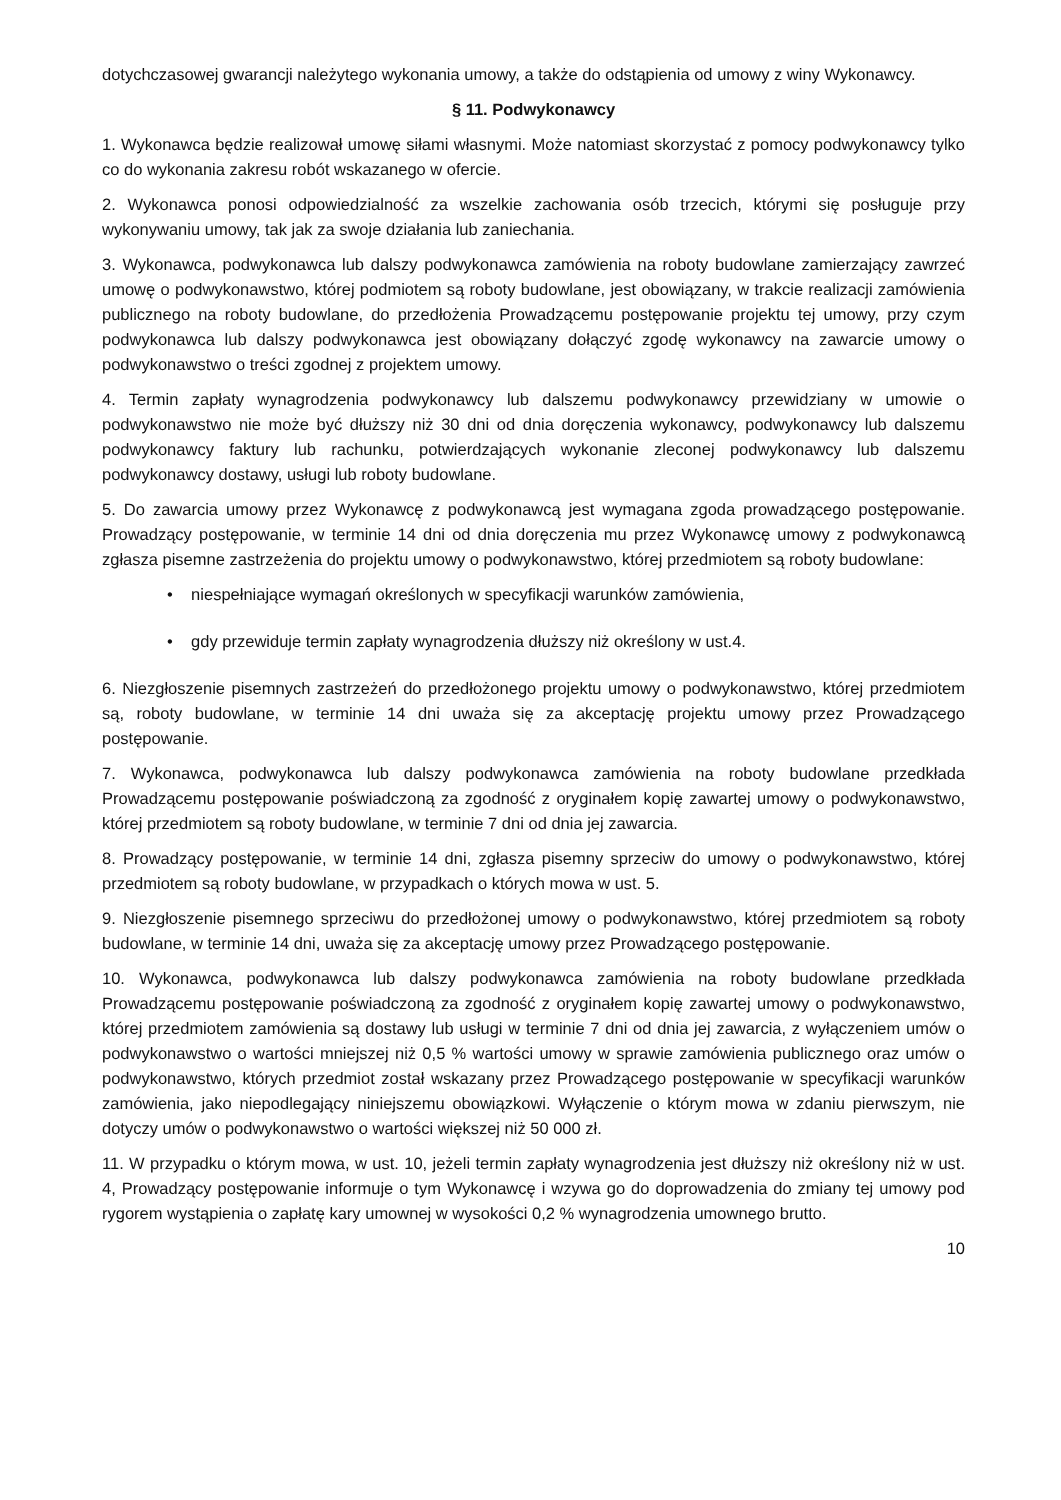dotychczasowej gwarancji należytego wykonania umowy, a także do odstąpienia od umowy z winy Wykonawcy.
§ 11. Podwykonawcy
1. Wykonawca będzie realizował umowę siłami własnymi. Może natomiast skorzystać z pomocy podwykonawcy tylko co do wykonania zakresu robót wskazanego w ofercie.
2. Wykonawca ponosi odpowiedzialność za wszelkie zachowania osób trzecich, którymi się posługuje przy wykonywaniu umowy, tak jak za swoje działania lub zaniechania.
3. Wykonawca, podwykonawca lub dalszy podwykonawca zamówienia na roboty budowlane zamierzający zawrzeć umowę o podwykonawstwo, której podmiotem są roboty budowlane, jest obowiązany, w trakcie realizacji zamówienia publicznego na roboty budowlane, do przedłożenia Prowadzącemu postępowanie projektu tej umowy, przy czym podwykonawca lub dalszy podwykonawca jest obowiązany dołączyć zgodę wykonawcy na zawarcie umowy o podwykonawstwo o treści zgodnej z projektem umowy.
4. Termin zapłaty wynagrodzenia podwykonawcy lub dalszemu podwykonawcy przewidziany w umowie o podwykonawstwo nie może być dłuższy niż 30 dni od dnia doręczenia wykonawcy, podwykonawcy lub dalszemu podwykonawcy faktury lub rachunku, potwierdzających wykonanie zleconej podwykonawcy lub dalszemu podwykonawcy dostawy, usługi lub roboty budowlane.
5. Do zawarcia umowy przez Wykonawcę z podwykonawcą jest wymagana zgoda prowadzącego postępowanie. Prowadzący postępowanie, w terminie 14 dni od dnia doręczenia mu przez Wykonawcę umowy z podwykonawcą zgłasza pisemne zastrzeżenia do projektu umowy o podwykonawstwo, której przedmiotem są roboty budowlane:
• niespełniające wymagań określonych w specyfikacji warunków zamówienia,
• gdy przewiduje termin zapłaty wynagrodzenia dłuższy niż określony w ust.4.
6. Niezgłoszenie pisemnych zastrzeżeń do przedłożonego projektu umowy o podwykonawstwo, której przedmiotem są, roboty budowlane, w terminie 14 dni uważa się za akceptację projektu umowy przez Prowadzącego postępowanie.
7. Wykonawca, podwykonawca lub dalszy podwykonawca zamówienia na roboty budowlane przedkłada Prowadzącemu postępowanie poświadczoną za zgodność z oryginałem kopię zawartej umowy o podwykonawstwo, której przedmiotem są roboty budowlane, w terminie 7 dni od dnia jej zawarcia.
8. Prowadzący postępowanie, w terminie 14 dni, zgłasza pisemny sprzeciw do umowy o podwykonawstwo, której przedmiotem są roboty budowlane, w przypadkach o których mowa w ust. 5.
9. Niezgłoszenie pisemnego sprzeciwu do przedłożonej umowy o podwykonawstwo, której przedmiotem są roboty budowlane, w terminie 14 dni, uważa się za akceptację umowy przez Prowadzącego postępowanie.
10. Wykonawca, podwykonawca lub dalszy podwykonawca zamówienia na roboty budowlane przedkłada Prowadzącemu postępowanie poświadczoną za zgodność z oryginałem kopię zawartej umowy o podwykonawstwo, której przedmiotem zamówienia są dostawy lub usługi w terminie 7 dni od dnia jej zawarcia, z wyłączeniem umów o podwykonawstwo o wartości mniejszej niż 0,5 % wartości umowy w sprawie zamówienia publicznego oraz umów o podwykonawstwo, których przedmiot został wskazany przez Prowadzącego postępowanie w specyfikacji warunków zamówienia, jako niepodlegający niniejszemu obowiązkowi. Wyłączenie o którym mowa w zdaniu pierwszym, nie dotyczy umów o podwykonawstwo o wartości większej niż 50 000 zł.
11. W przypadku o którym mowa, w ust. 10, jeżeli termin zapłaty wynagrodzenia jest dłuższy niż określony niż w ust. 4, Prowadzący postępowanie informuje o tym Wykonawcę i wzywa go do doprowadzenia do zmiany tej umowy pod rygorem wystąpienia o zapłatę kary umownej w wysokości 0,2 % wynagrodzenia umownego brutto.
10